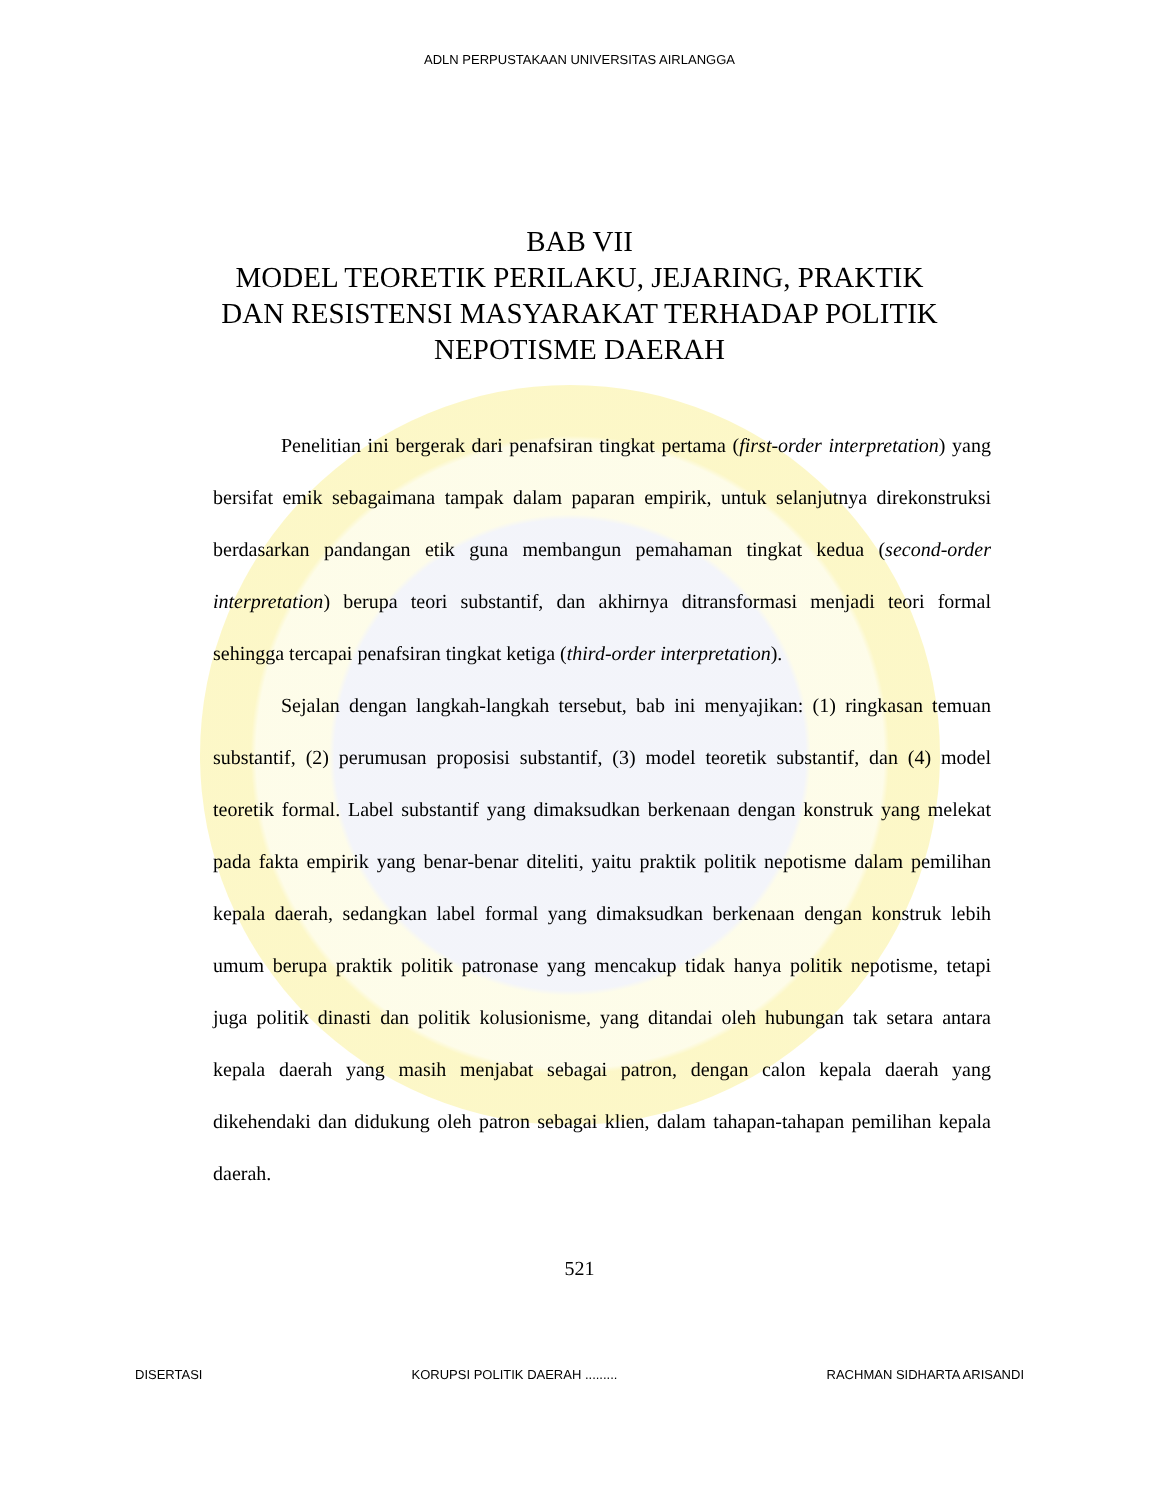ADLN PERPUSTAKAAN UNIVERSITAS AIRLANGGA
BAB VII
MODEL TEORETIK PERILAKU, JEJARING, PRAKTIK
DAN RESISTENSI MASYARAKAT TERHADAP POLITIK
NEPOTISME DAERAH
Penelitian ini bergerak dari penafsiran tingkat pertama (first-order interpretation) yang bersifat emik sebagaimana tampak dalam paparan empirik, untuk selanjutnya direkonstruksi berdasarkan pandangan etik guna membangun pemahaman tingkat kedua (second-order interpretation) berupa teori substantif, dan akhirnya ditransformasi menjadi teori formal sehingga tercapai penafsiran tingkat ketiga (third-order interpretation).
Sejalan dengan langkah-langkah tersebut, bab ini menyajikan: (1) ringkasan temuan substantif, (2) perumusan proposisi substantif, (3) model teoretik substantif, dan (4) model teoretik formal. Label substantif yang dimaksudkan berkenaan dengan konstruk yang melekat pada fakta empirik yang benar-benar diteliti, yaitu praktik politik nepotisme dalam pemilihan kepala daerah, sedangkan label formal yang dimaksudkan berkenaan dengan konstruk lebih umum berupa praktik politik patronase yang mencakup tidak hanya politik nepotisme, tetapi juga politik dinasti dan politik kolusionisme, yang ditandai oleh hubungan tak setara antara kepala daerah yang masih menjabat sebagai patron, dengan calon kepala daerah yang dikehendaki dan didukung oleh patron sebagai klien, dalam tahapan-tahapan pemilihan kepala daerah.
521
DISERTASI KORUPSI POLITIK DAERAH ......... RACHMAN SIDHARTA ARISANDI